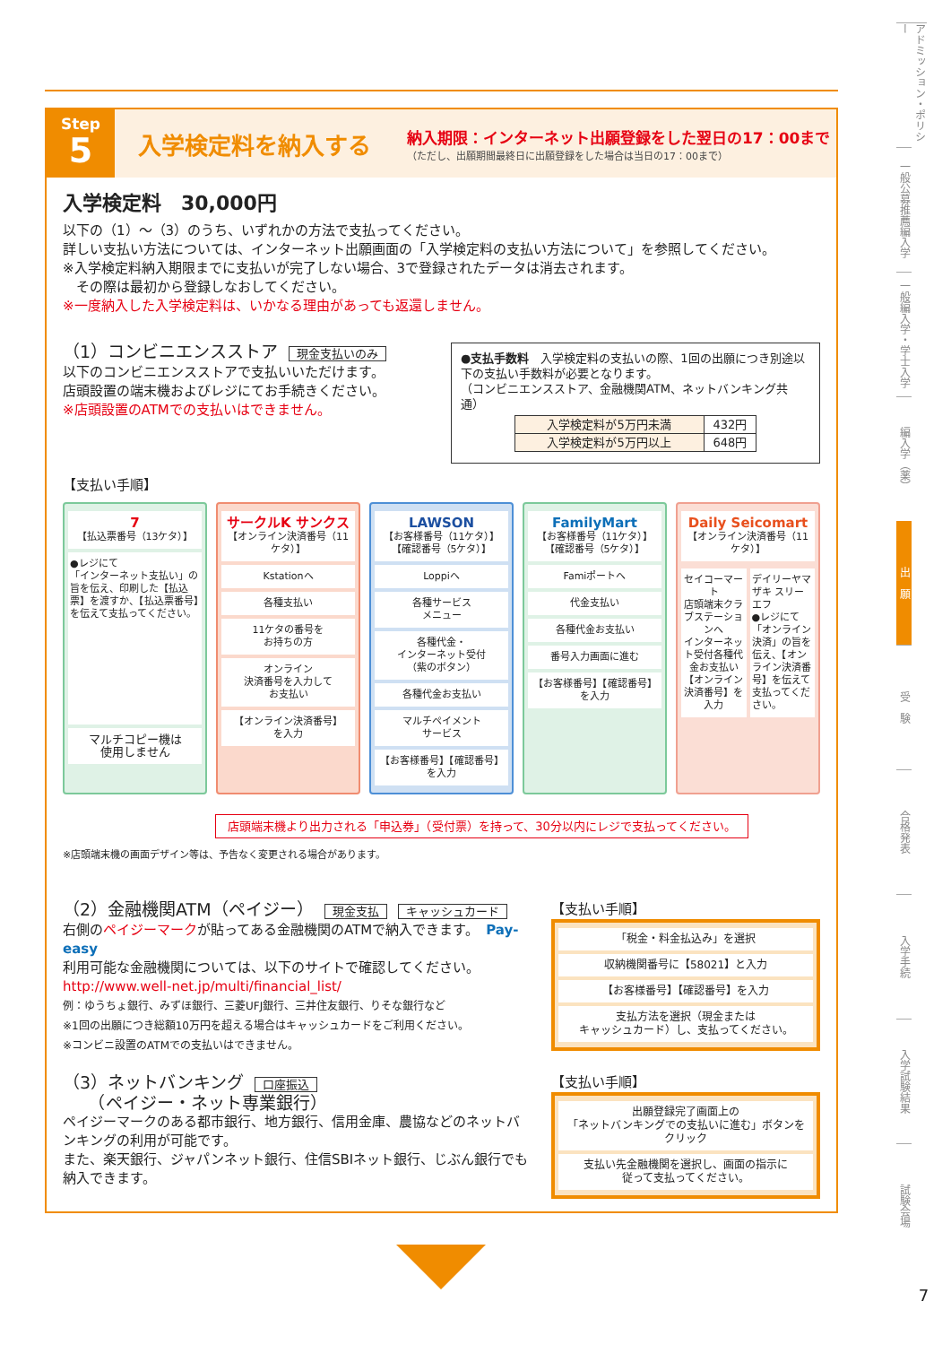Step
5
入学検定料を納入する
納入期限：インターネット出願登録をした翌日の17：00まで
（ただし、出願期間最終日に出願登録をした場合は当日の17：00まで）
入学検定料　30,000円
以下の（1）～（3）のうち、いずれかの方法で支払ってください。
詳しい支払い方法については、インターネット出願画面の「入学検定料の支払い方法について」を参照してください。
※入学検定料納入期限までに支払いが完了しない場合、3で登録されたデータは消去されます。
　その際は最初から登録しなおしてください。
※一度納入した入学検定料は、いかなる理由があっても返還しません。
（1）コンビニエンスストア 現金支払いのみ
以下のコンビニエンスストアで支払いいただけます。
店頭設置の端末機およびレジにてお手続きください。
※店頭設置のATMでの支払いはできません。
●支払手数料　入学検定料の支払いの際、1回の出願につき別途以下の支払い手数料が必要となります。
（コンビニエンスストア、金融機関ATM、ネットバンキング共通）
| 入学検定料が5万円未満 | 432円 |
| 入学検定料が5万円以上 | 648円 |
【支払い手順】
7
【払込票番号（13ケタ）】
●レジにて
「インターネット支払い」の旨を伝え、印刷した【払込票】を渡すか、【払込票番号】を伝えて支払ってください。
マルチコピー機は
使用しません
サークルK サンクス
【オンライン決済番号（11ケタ）】
Kstationへ
各種支払い
11ケタの番号を
お持ちの方
オンライン
決済番号を入力して
お支払い
【オンライン決済番号】
を入力
LAWSON
【お客様番号（11ケタ）】
【確認番号（5ケタ）】
Loppiへ
各種サービス
メニュー
各種代金・
インターネット受付
（紫のボタン）
各種代金お支払い
マルチペイメント
サービス
【お客様番号】【確認番号】
を入力
FamilyMart
【お客様番号（11ケタ）】
【確認番号（5ケタ）】
Famiポートへ
代金支払い
各種代金お支払い
番号入力画面に進む
【お客様番号】【確認番号】
を入力
Daily Seicomart
【オンライン決済番号（11ケタ）】
セイコーマート
店頭端末クラブステーションへ
インターネット受付各種代金お支払い
【オンライン決済番号】を入力
デイリーヤマザキ スリーエフ
●レジにて「オンライン決済」の旨を伝え、【オンライン決済番号】を伝えて支払ってください。
店頭端末機より出力される「申込券」（受付票）を持って、30分以内にレジで支払ってください。
※店頭端末機の画面デザイン等は、予告なく変更される場合があります。
（2）金融機関ATM（ペイジー） 現金支払 キャッシュカード
右側のペイジーマークが貼ってある金融機関のATMで納入できます。　Pay-easy
利用可能な金融機関については、以下のサイトで確認してください。
http://www.well-net.jp/multi/financial_list/
例：ゆうちょ銀行、みずほ銀行、三菱UFJ銀行、三井住友銀行、りそな銀行など
※1回の出願につき総額10万円を超える場合はキャッシュカードをご利用ください。
※コンビニ設置のATMでの支払いはできません。
【支払い手順】
「税金・料金払込み」を選択
収納機関番号に【58021】と入力
【お客様番号】【確認番号】を入力
支払方法を選択（現金または
キャッシュカード）し、支払ってください。
（3）ネットバンキング 口座振込
　　（ペイジー・ネット専業銀行）
ペイジーマークのある都市銀行、地方銀行、信用金庫、農協などのネットバンキングの利用が可能です。
また、楽天銀行、ジャパンネット銀行、住信SBIネット銀行、じぶん銀行でも納入できます。
【支払い手順】
出願登録完了画面上の
「ネットバンキングでの支払いに進む」ボタンを
クリック
支払い先金融機関を選択し、画面の指示に
従って支払ってください。
アドミッション・ポリシー
一般公募推薦編入学
一般編入学・学士入学
編入学（薬）
出　願
受　験
合格発表
入学手続
入学試験結果
試験会場
7